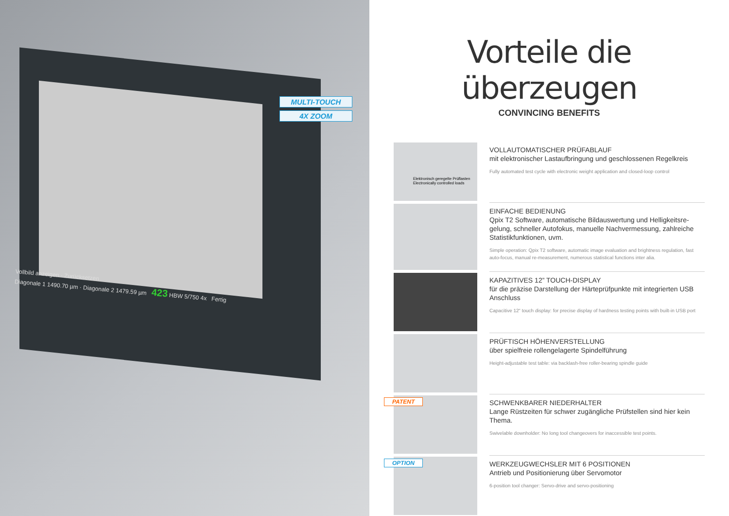MULTI-TOUCH
4X ZOOM
Vollbild anzeigen · Zurücksetzen
Diagonale 1 1490.70 µm · Diagonale 2 1479.59 µm 423 HBW 5/750 4x Fertig
Vorteile die überzeugen
CONVINCING BENEFITS
Elektronisch geregelte Prüflasten
Electronically controlled loads
VOLLAUTOMATISCHER PRÜFABLAUF
mit elektronischer Lastaufbringung und geschlossenen Regelkreis
Fully automated test cycle with electronic weight application and closed-loop control
EINFACHE BEDIENUNG
Qpix T2 Software, automatische Bildauswertung und Helligkeitsre-gelung, schneller Autofokus, manuelle Nachvermessung, zahlreiche Statistikfunktionen, uvm.
Simple operation: Qpix T2 software, automatic image evaluation and brightness regulation, fast auto-focus, manual re-measurement, numerous statistical functions inter alia.
KAPAZITIVES 12” TOUCH-DISPLAY
für die präzise Darstellung der Härteprüfpunkte mit integrierten USB Anschluss
Capacitive 12“ touch display: for precise display of hardness testing points with built-in USB port
PRÜFTISCH HÖHENVERSTELLUNG
über spielfreie rollengelagerte Spindelführung
Height-adjustable test table: via backlash-free roller-bearing spindle guide
PATENT
SCHWENKBARER NIEDERHALTER
Lange Rüstzeiten für schwer zugängliche Prüfstellen sind hier kein Thema.
Swivelable downholder: No long tool changeovers for inaccessible test points.
OPTION
WERKZEUGWECHSLER MIT 6 POSITIONEN
Antrieb und Positionierung über Servomotor
6-position tool changer: Servo-drive and servo-positioning